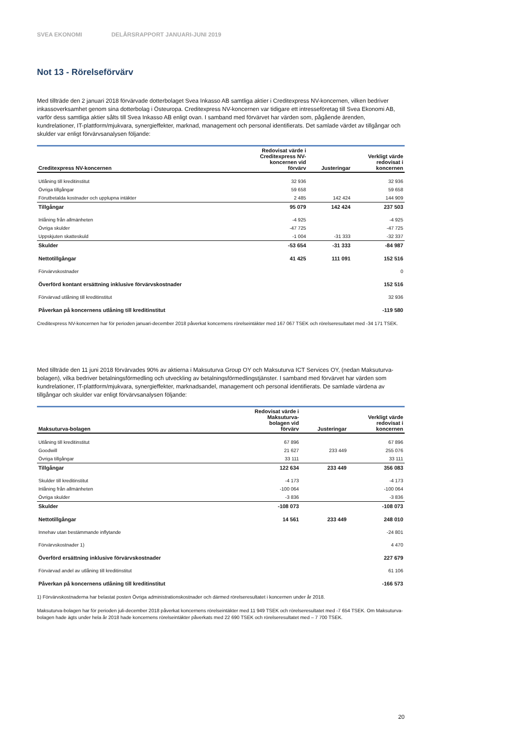SVEA EKONOMI DELÅRSRAPPORT JANUARI-JUNI 2019
Not 13 - Rörelseförvärv
Med tillträde den 2 januari 2018 förvärvade dotterbolaget Svea Inkasso AB samtliga aktier i Creditexpress NV-koncernen, vilken bedriver inkassoverksamhet genom sina dotterbolag i Östeuropa. Creditexpress NV-koncernen var tidigare ett intresseföretag till Svea Ekonomi AB, varför dess samtliga aktier sålts till Svea Inkasso AB enligt ovan. I samband med förvärvet har värden som, pågående ärenden, kundrelationer, IT-plattform/mjukvara, synergieffekter, marknad, management och personal identifierats. Det samlade värdet av tillgångar och skulder var enligt förvärvsanalysen följande:
| Creditexpress NV-koncernen | Redovisat värde i Creditexpress NV- koncernen vid förvärv | Justeringar | Verkligt värde redovisat i koncernen |
| --- | --- | --- | --- |
| Utlåning till kreditinstitut | 32 936 | | 32 936 |
| Övriga tillgångar | 59 658 | | 59 658 |
| Förutbetalda kostnader och upplupna intäkter | 2 485 | 142 424 | 144 909 |
| Tillgångar | 95 079 | 142 424 | 237 503 |
| Inlåning från allmänheten | -4 925 | | -4 925 |
| Övriga skulder | -47 725 | | -47 725 |
| Uppskjuten skatteskuld | -1 004 | -31 333 | -32 337 |
| Skulder | -53 654 | -31 333 | -84 987 |
| Nettotillgångar | 41 425 | 111 091 | 152 516 |
| Förvärvskostnader | | | 0 |
| Överförd kontant ersättning inklusive förvärvskostnader | | | 152 516 |
| Förvärvad utlåning till kreditinstitut | | | 32 936 |
| Påverkan på koncernens utlåning till kreditinstitut | | | -119 580 |
Creditexpress NV-koncernen har för perioden januari-december 2018 påverkat koncernens rörelseintäkter med 167 067 TSEK och rörelseresultatet med -34 171 TSEK.
Med tillträde den 11 juni 2018 förvärvades 90% av aktierna i Maksuturva Group OY och Maksuturva ICT Services OY, (nedan Maksuturva-bolagen), vilka bedriver betalningsförmedling och utveckling av betalningsförmedlingstjänster. I samband med förvärvet har värden som kundrelationer, IT-plattform/mjukvara, synergieffekter, marknadsandel, management och personal identifierats. De samlade värdena av tillgångar och skulder var enligt förvärvsanalysen följande:
| Maksuturva-bolagen | Redovisat värde i Maksuturva- bolagen vid förvärv | Justeringar | Verkligt värde redovisat i koncernen |
| --- | --- | --- | --- |
| Utlåning till kreditinstitut | 67 896 | | 67 896 |
| Goodwill | 21 627 | 233 449 | 255 076 |
| Övriga tillgångar | 33 111 | | 33 111 |
| Tillgångar | 122 634 | 233 449 | 356 083 |
| Skulder till kreditinstitut | -4 173 | | -4 173 |
| Inlåning från allmänheten | -100 064 | | -100 064 |
| Övriga skulder | -3 836 | | -3 836 |
| Skulder | -108 073 | | -108 073 |
| Nettotillgångar | 14 561 | 233 449 | 248 010 |
| Innehav utan bestämmande inflytande | | | -24 801 |
| Förvärvskostnader 1) | | | 4 470 |
| Överförd ersättning inklusive förvärvskostnader | | | 227 679 |
| Förvärvad andel av utlåning till kreditinstitut | | | 61 106 |
| Påverkan på koncernens utlåning till kreditinstitut | | | -166 573 |
1) Förvärvskostnaderna har belastat posten Övriga administrationskostnader och därmed rörelseresultatet i koncernen under år 2018.
Maksuturva-bolagen har för perioden juli-december 2018 påverkat koncernens rörelseintäkter med 11 949 TSEK och rörelseresultatet med -7 654 TSEK. Om Maksuturva-bolagen hade ägts under hela år 2018 hade koncernens rörelseintäkter påverkats med 22 690 TSEK och rörelseresultatet med – 7 700 TSEK.
20